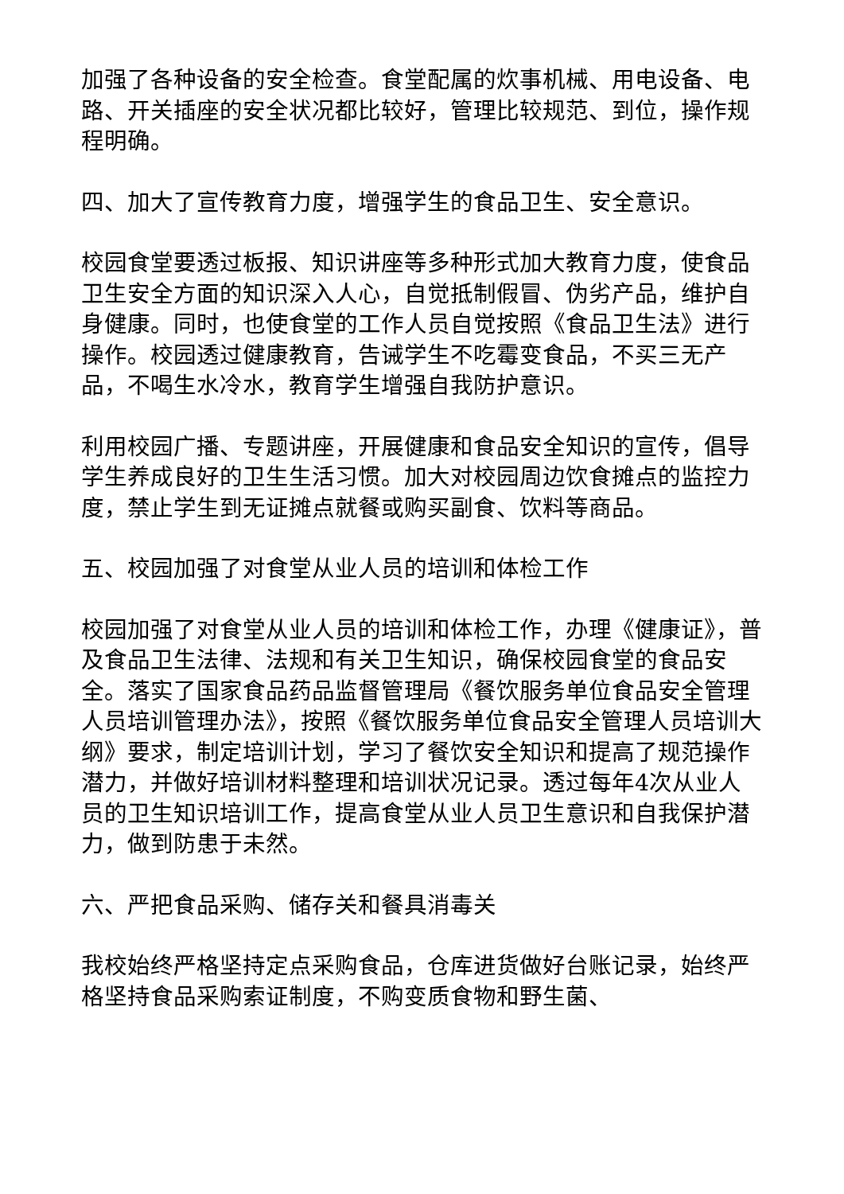加强了各种设备的安全检查。食堂配属的炊事机械、用电设备、电路、开关插座的安全状况都比较好，管理比较规范、到位，操作规程明确。
四、加大了宣传教育力度，增强学生的食品卫生、安全意识。
校园食堂要透过板报、知识讲座等多种形式加大教育力度，使食品卫生安全方面的知识深入人心，自觉抵制假冒、伪劣产品，维护自身健康。同时，也使食堂的工作人员自觉按照《食品卫生法》进行操作。校园透过健康教育，告诫学生不吃霉变食品，不买三无产品，不喝生水冷水，教育学生增强自我防护意识。
利用校园广播、专题讲座，开展健康和食品安全知识的宣传，倡导学生养成良好的卫生生活习惯。加大对校园周边饮食摊点的监控力度，禁止学生到无证摊点就餐或购买副食、饮料等商品。
五、校园加强了对食堂从业人员的培训和体检工作
校园加强了对食堂从业人员的培训和体检工作，办理《健康证》，普及食品卫生法律、法规和有关卫生知识，确保校园食堂的食品安全。落实了国家食品药品监督管理局《餐饮服务单位食品安全管理人员培训管理办法》，按照《餐饮服务单位食品安全管理人员培训大纲》要求，制定培训计划，学习了餐饮安全知识和提高了规范操作潜力，并做好培训材料整理和培训状况记录。透过每年4次从业人员的卫生知识培训工作，提高食堂从业人员卫生意识和自我保护潜力，做到防患于未然。
六、严把食品采购、储存关和餐具消毒关
我校始终严格坚持定点采购食品，仓库进货做好台账记录，始终严格坚持食品采购索证制度，不购变质食物和野生菌、